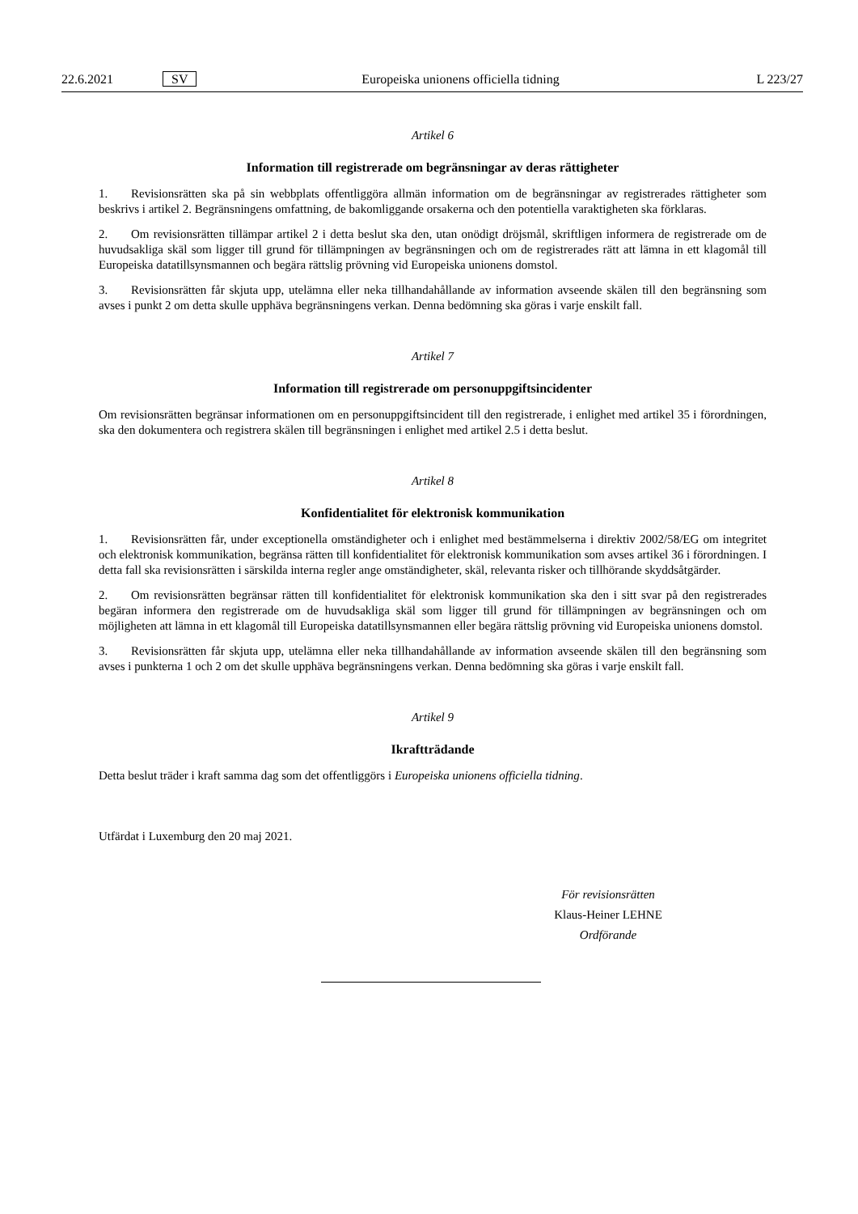22.6.2021 SV Europeiska unionens officiella tidning L 223/27
Artikel 6
Information till registrerade om begränsningar av deras rättigheter
1. Revisionsrätten ska på sin webbplats offentliggöra allmän information om de begränsningar av registrerades rättigheter som beskrivs i artikel 2. Begränsningens omfattning, de bakomliggande orsakerna och den potentiella varaktigheten ska förklaras.
2. Om revisionsrätten tillämpar artikel 2 i detta beslut ska den, utan onödigt dröjsmål, skriftligen informera de registrerade om de huvudsakliga skäl som ligger till grund för tillämpningen av begränsningen och om de registrerades rätt att lämna in ett klagomål till Europeiska datatillsynsmannen och begära rättslig prövning vid Europeiska unionens domstol.
3. Revisionsrätten får skjuta upp, utelämna eller neka tillhandahållande av information avseende skälen till den begränsning som avses i punkt 2 om detta skulle upphäva begränsningens verkan. Denna bedömning ska göras i varje enskilt fall.
Artikel 7
Information till registrerade om personuppgiftsincidenter
Om revisionsrätten begränsar informationen om en personuppgiftsincident till den registrerade, i enlighet med artikel 35 i förordningen, ska den dokumentera och registrera skälen till begränsningen i enlighet med artikel 2.5 i detta beslut.
Artikel 8
Konfidentialitet för elektronisk kommunikation
1. Revisionsrätten får, under exceptionella omständigheter och i enlighet med bestämmelserna i direktiv 2002/58/EG om integritet och elektronisk kommunikation, begränsa rätten till konfidentialitet för elektronisk kommunikation som avses artikel 36 i förordningen. I detta fall ska revisionsrätten i särskilda interna regler ange omständigheter, skäl, relevanta risker och tillhörande skyddsåtgärder.
2. Om revisionsrätten begränsar rätten till konfidentialitet för elektronisk kommunikation ska den i sitt svar på den registrerades begäran informera den registrerade om de huvudsakliga skäl som ligger till grund för tillämpningen av begränsningen och om möjligheten att lämna in ett klagomål till Europeiska datatillsynsmannen eller begära rättslig prövning vid Europeiska unionens domstol.
3. Revisionsrätten får skjuta upp, utelämna eller neka tillhandahållande av information avseende skälen till den begränsning som avses i punkterna 1 och 2 om det skulle upphäva begränsningens verkan. Denna bedömning ska göras i varje enskilt fall.
Artikel 9
Ikraftträdande
Detta beslut träder i kraft samma dag som det offentliggörs i Europeiska unionens officiella tidning.
Utfärdat i Luxemburg den 20 maj 2021.
För revisionsrätten
Klaus-Heiner LEHNE
Ordförande